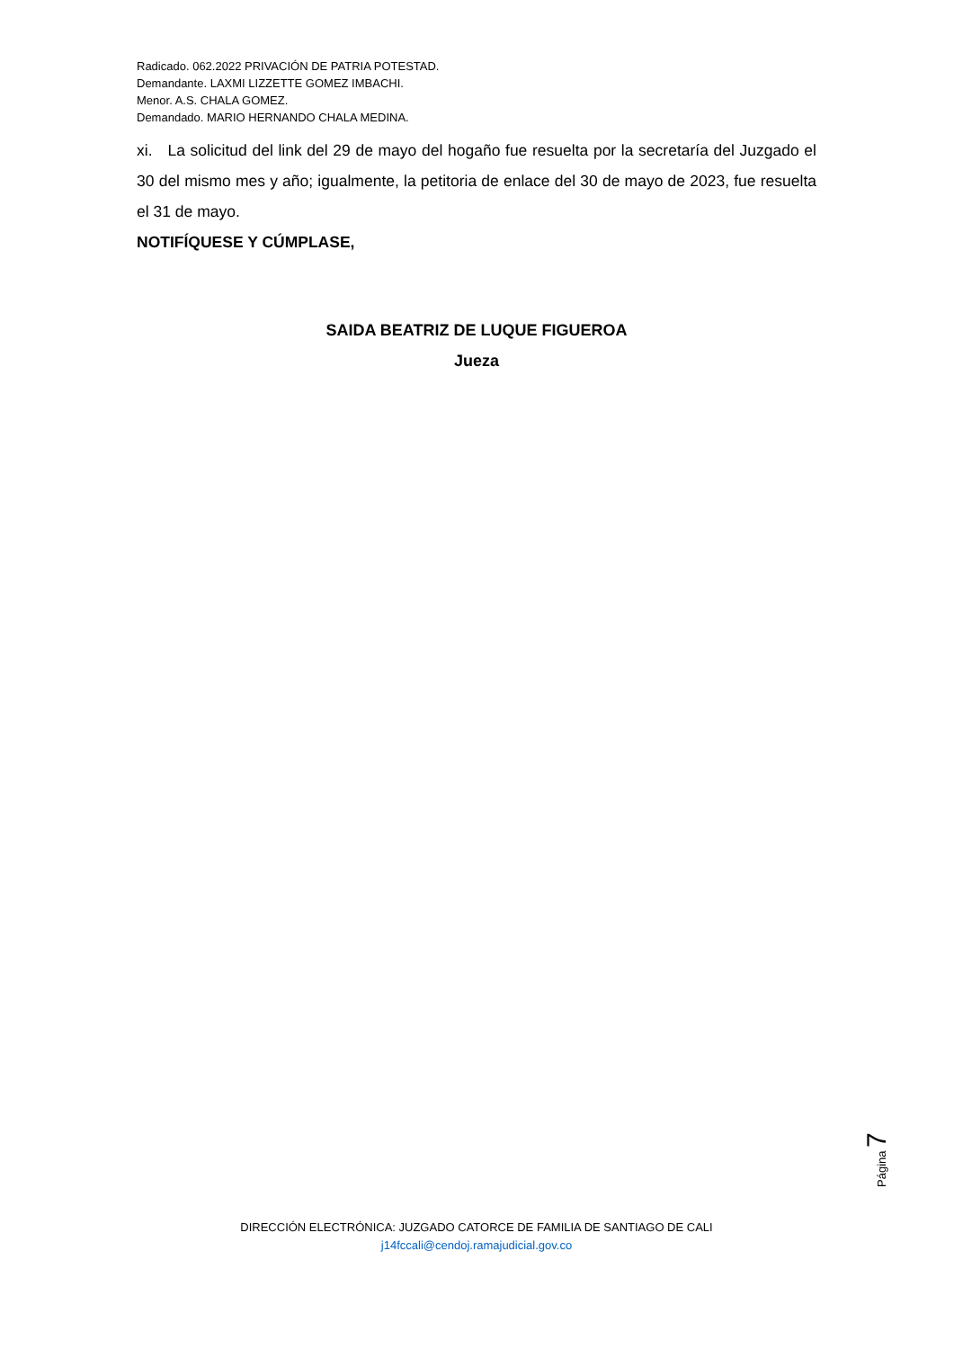Radicado. 062.2022 PRIVACIÓN DE PATRIA POTESTAD.
Demandante. LAXMI LIZZETTE GOMEZ IMBACHI.
Menor. A.S. CHALA GOMEZ.
Demandado. MARIO HERNANDO CHALA MEDINA.
xi. La solicitud del link del 29 de mayo del hogaño fue resuelta por la secretaría del Juzgado el 30 del mismo mes y año; igualmente, la petitoria de enlace del 30 de mayo de 2023, fue resuelta el 31 de mayo.
NOTIFÍQUESE Y CÚMPLASE,
SAIDA BEATRIZ DE LUQUE FIGUEROA
Jueza
Página 7
DIRECCIÓN ELECTRÓNICA: JUZGADO CATORCE DE FAMILIA DE SANTIAGO DE CALI
j14fccali@cendoj.ramajudicial.gov.co